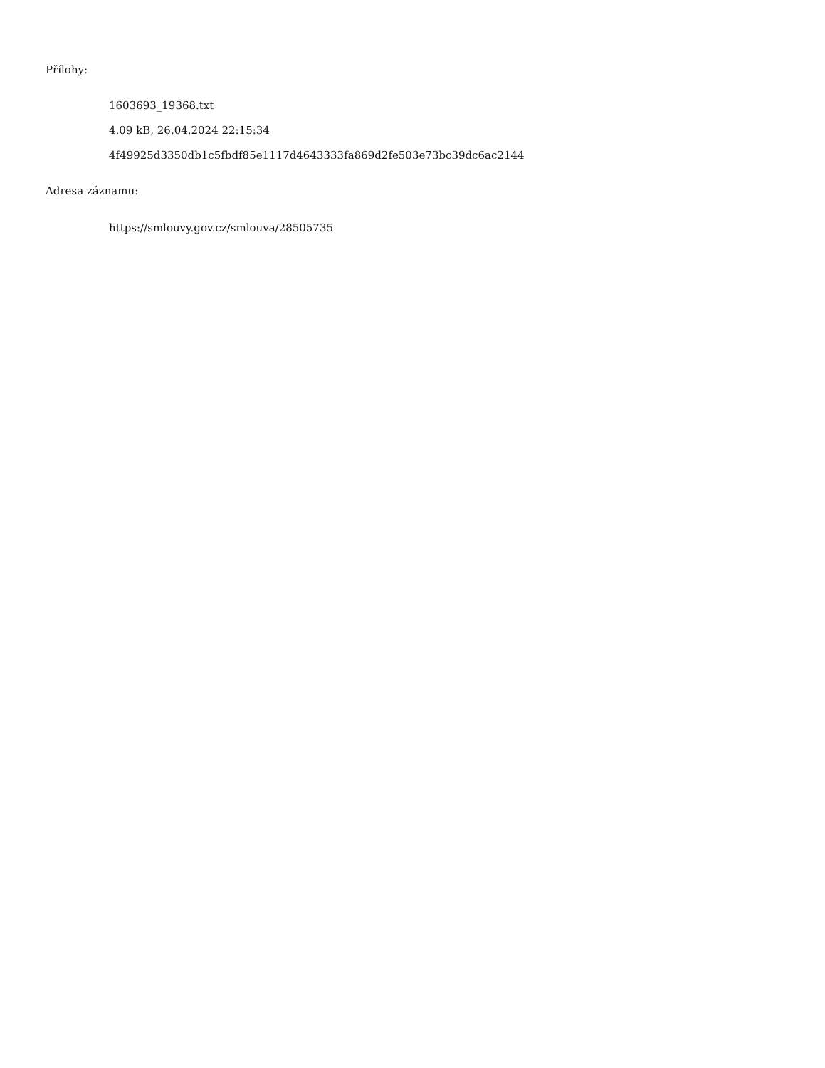Přílohy:
1603693_19368.txt
4.09 kB, 26.04.2024 22:15:34
4f49925d3350db1c5fbdf85e1117d4643333fa869d2fe503e73bc39dc6ac2144
Adresa záznamu:
https://smlouvy.gov.cz/smlouva/28505735